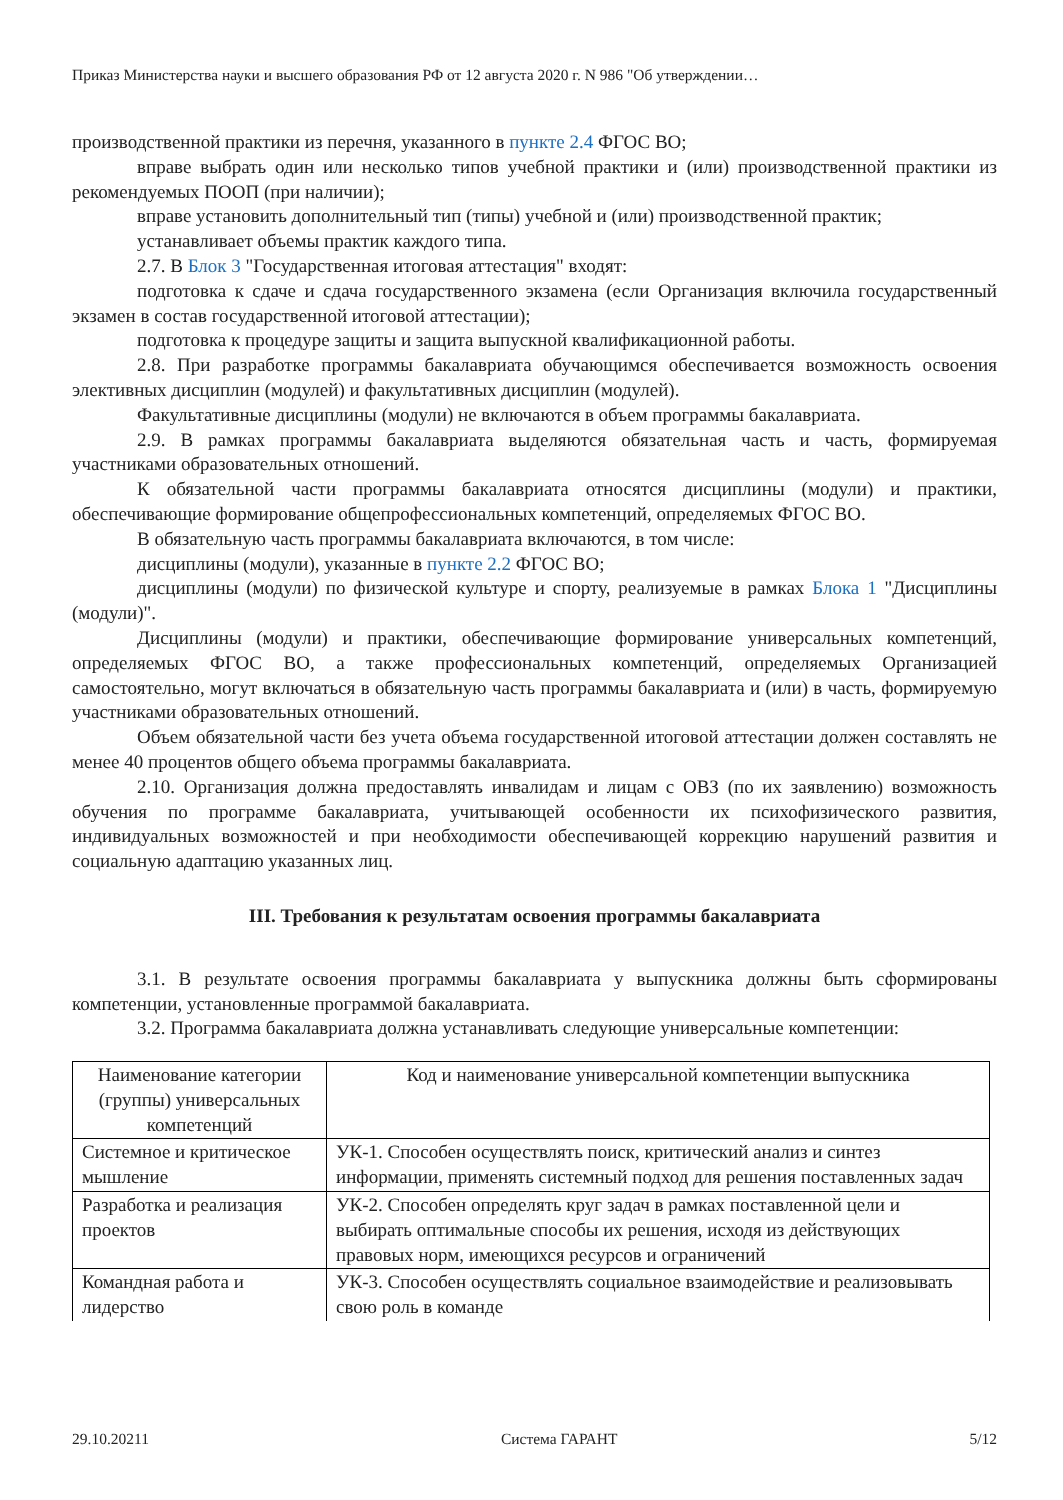Приказ Министерства науки и высшего образования РФ от 12 августа 2020 г. N 986 "Об утверждении…
производственной практики из перечня, указанного в пункте 2.4 ФГОС ВО;
вправе выбрать один или несколько типов учебной практики и (или) производственной практики из рекомендуемых ПООП (при наличии);
вправе установить дополнительный тип (типы) учебной и (или) производственной практик;
устанавливает объемы практик каждого типа.
2.7. В Блок 3 "Государственная итоговая аттестация" входят:
подготовка к сдаче и сдача государственного экзамена (если Организация включила государственный экзамен в состав государственной итоговой аттестации);
подготовка к процедуре защиты и защита выпускной квалификационной работы.
2.8. При разработке программы бакалавриата обучающимся обеспечивается возможность освоения элективных дисциплин (модулей) и факультативных дисциплин (модулей).
Факультативные дисциплины (модули) не включаются в объем программы бакалавриата.
2.9. В рамках программы бакалавриата выделяются обязательная часть и часть, формируемая участниками образовательных отношений.
К обязательной части программы бакалавриата относятся дисциплины (модули) и практики, обеспечивающие формирование общепрофессиональных компетенций, определяемых ФГОС ВО.
В обязательную часть программы бакалавриата включаются, в том числе:
дисциплины (модули), указанные в пункте 2.2 ФГОС ВО;
дисциплины (модули) по физической культуре и спорту, реализуемые в рамках Блока 1 "Дисциплины (модули)".
Дисциплины (модули) и практики, обеспечивающие формирование универсальных компетенций, определяемых ФГОС ВО, а также профессиональных компетенций, определяемых Организацией самостоятельно, могут включаться в обязательную часть программы бакалавриата и (или) в часть, формируемую участниками образовательных отношений.
Объем обязательной части без учета объема государственной итоговой аттестации должен составлять не менее 40 процентов общего объема программы бакалавриата.
2.10. Организация должна предоставлять инвалидам и лицам с ОВЗ (по их заявлению) возможность обучения по программе бакалавриата, учитывающей особенности их психофизического развития, индивидуальных возможностей и при необходимости обеспечивающей коррекцию нарушений развития и социальную адаптацию указанных лиц.
III. Требования к результатам освоения программы бакалавриата
3.1. В результате освоения программы бакалавриата у выпускника должны быть сформированы компетенции, установленные программой бакалавриата.
3.2. Программа бакалавриата должна устанавливать следующие универсальные компетенции:
| Наименование категории (группы) универсальных компетенций | Код и наименование универсальной компетенции выпускника |
| --- | --- |
| Системное и критическое мышление | УК-1. Способен осуществлять поиск, критический анализ и синтез информации, применять системный подход для решения поставленных задач |
| Разработка и реализация проектов | УК-2. Способен определять круг задач в рамках поставленной цели и выбирать оптимальные способы их решения, исходя из действующих правовых норм, имеющихся ресурсов и ограничений |
| Командная работа и лидерство | УК-3. Способен осуществлять социальное взаимодействие и реализовывать свою роль в команде |
29.10.20211 Система ГАРАНТ 5/12